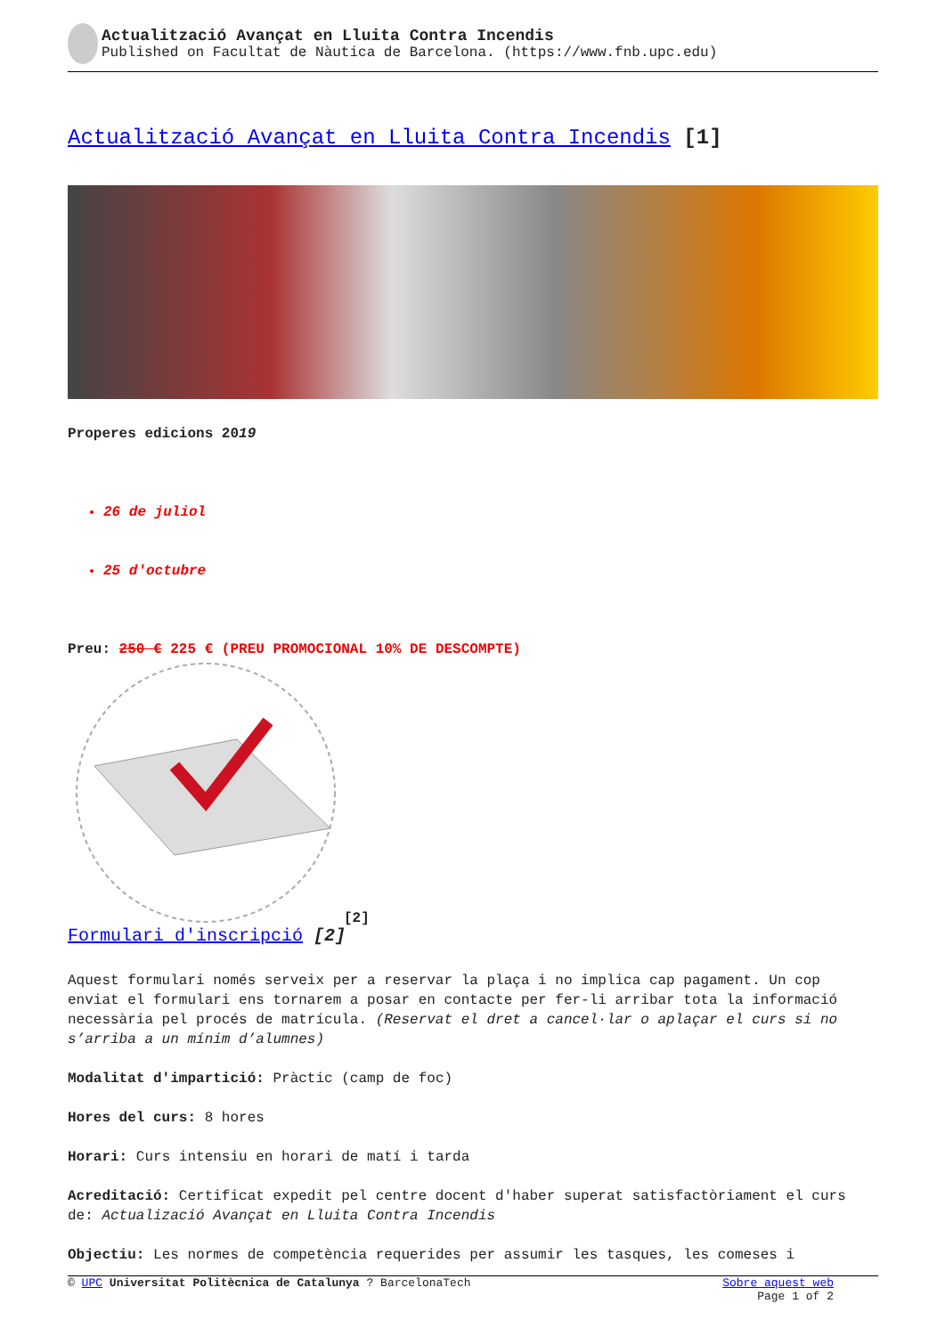Actualització Avançat en Lluita Contra Incendis
Published on Facultat de Nàutica de Barcelona. (https://www.fnb.upc.edu)
Actualització Avançat en Lluita Contra Incendis [1]
Properes edicions 2019
26 de juliol
25 d'octubre
Preu: 250 € 225 € (PREU PROMOCIONAL 10% DE DESCOMPTE)
[2]
Formulari d'inscripció [2]
Aquest formulari només serveix per a reservar la plaça i no implica cap pagament. Un cop enviat el formulari ens tornarem a posar en contacte per fer-li arribar tota la informació necessària pel procés de matrícula. (Reservat el dret a cancel·lar o aplaçar el curs si no s’arriba a un mínim d’alumnes)
Modalitat d'impartició: Pràctic (camp de foc)
Hores del curs: 8 hores
Horari: Curs intensiu en horari de matí i tarda
Acreditació: Certificat expedit pel centre docent d'haber superat satisfactòriament el curs de: Actualizació Avançat en Lluita Contra Incendis
Objectiu: Les normes de competència requerides per assumir les tasques, les comeses i
© UPC Universitat Politècnica de Catalunya ? BarcelonaTech Sobre aquest web
Page 1 of 2